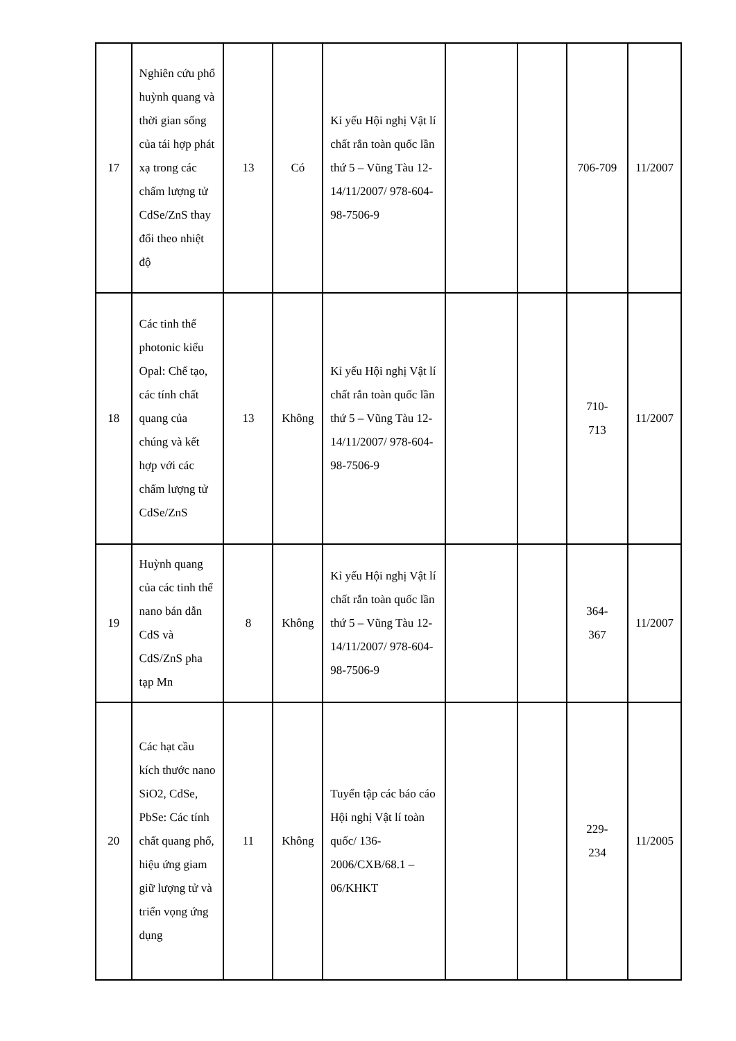| 17 | Nghiên cứu phổ huỳnh quang và thời gian sống của tái hợp phát xạ trong các chấm lượng tử CdSe/ZnS thay đổi theo nhiệt độ | 13 | Có | Kỉ yếu Hội nghị Vật lí chất rắn toàn quốc lần thứ 5 – Vũng Tàu 12-14/11/2007/ 978-604-98-7506-9 | | | 706-709 | 11/2007 |
| 18 | Các tinh thể photonic kiểu Opal: Chế tạo, các tính chất quang của chúng và kết hợp với các chấm lượng tử CdSe/ZnS | 13 | Không | Kỉ yếu Hội nghị Vật lí chất rắn toàn quốc lần thứ 5 – Vũng Tàu 12-14/11/2007/ 978-604-98-7506-9 | | | 710- 713 | 11/2007 |
| 19 | Huỳnh quang của các tinh thể nano bán dẫn CdS và CdS/ZnS pha tạp Mn | 8 | Không | Kỉ yếu Hội nghị Vật lí chất rắn toàn quốc lần thứ 5 – Vũng Tàu 12-14/11/2007/ 978-604-98-7506-9 | | | 364- 367 | 11/2007 |
| 20 | Các hạt cầu kích thước nano SiO2, CdSe, PbSe: Các tính chất quang phổ, hiệu ứng giam giữ lượng tử và triển vọng ứng dụng | 11 | Không | Tuyển tập các báo cáo Hội nghị Vật lí toàn quốc/ 136-2006/CXB/68.1 – 06/KHKT | | | 229- 234 | 11/2005 |